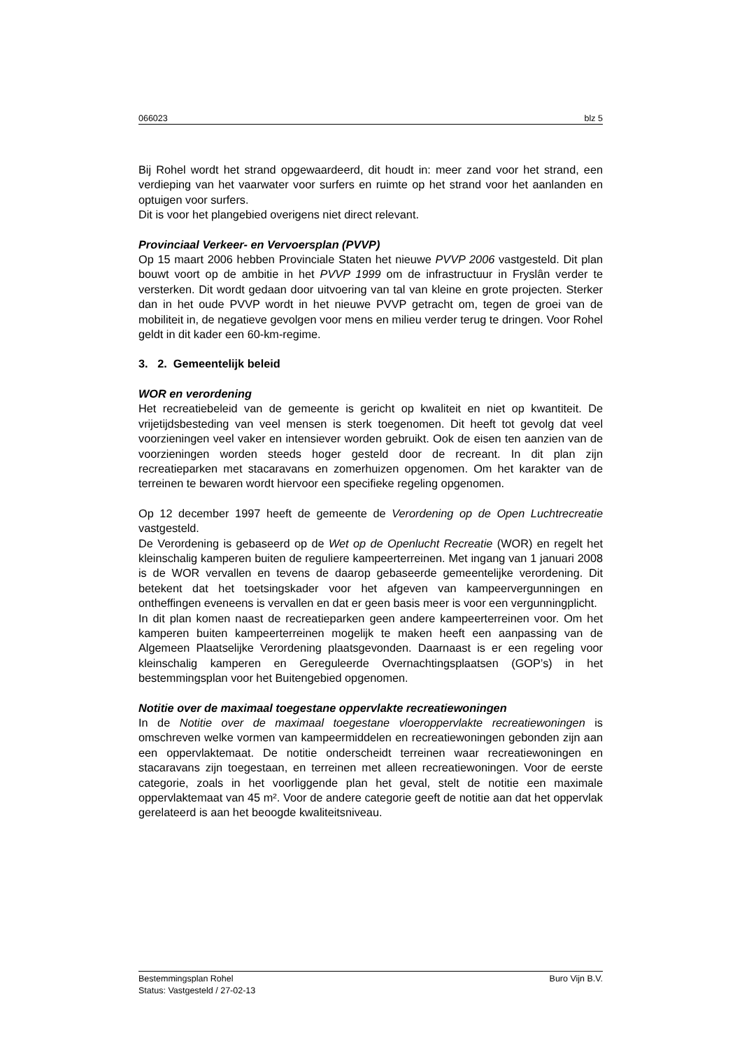066023 blz 5
Bij Rohel wordt het strand opgewaardeerd, dit houdt in: meer zand voor het strand, een verdieping van het vaarwater voor surfers en ruimte op het strand voor het aanlanden en optuigen voor surfers.
Dit is voor het plangebied overigens niet direct relevant.
Provinciaal Verkeer- en Vervoersplan (PVVP)
Op 15 maart 2006 hebben Provinciale Staten het nieuwe PVVP 2006 vastgesteld. Dit plan bouwt voort op de ambitie in het PVVP 1999 om de infrastructuur in Fryslân verder te versterken. Dit wordt gedaan door uitvoering van tal van kleine en grote projecten. Sterker dan in het oude PVVP wordt in het nieuwe PVVP getracht om, tegen de groei van de mobiliteit in, de negatieve gevolgen voor mens en milieu verder terug te dringen. Voor Rohel geldt in dit kader een 60-km-regime.
3. 2. Gemeentelijk beleid
WOR en verordening
Het recreatiebeleid van de gemeente is gericht op kwaliteit en niet op kwantiteit. De vrijetijdsbesteding van veel mensen is sterk toegenomen. Dit heeft tot gevolg dat veel voorzieningen veel vaker en intensiever worden gebruikt. Ook de eisen ten aanzien van de voorzieningen worden steeds hoger gesteld door de recreant. In dit plan zijn recreatieparken met stacaravans en zomerhuizen opgenomen. Om het karakter van de terreinen te bewaren wordt hiervoor een specifieke regeling opgenomen.
Op 12 december 1997 heeft de gemeente de Verordening op de Open Luchtrecreatie vastgesteld.
De Verordening is gebaseerd op de Wet op de Openlucht Recreatie (WOR) en regelt het kleinschalig kamperen buiten de reguliere kampeerterreinen. Met ingang van 1 januari 2008 is de WOR vervallen en tevens de daarop gebaseerde gemeentelijke verordening. Dit betekent dat het toetsingskader voor het afgeven van kampeervergunningen en ontheffingen eveneens is vervallen en dat er geen basis meer is voor een vergunningplicht.
In dit plan komen naast de recreatieparken geen andere kampeerterreinen voor. Om het kamperen buiten kampeerterreinen mogelijk te maken heeft een aanpassing van de Algemeen Plaatselijke Verordening plaatsgevonden. Daarnaast is er een regeling voor kleinschalig kamperen en Gereguleerde Overnachtingsplaatsen (GOP’s) in het bestemmingsplan voor het Buitengebied opgenomen.
Notitie over de maximaal toegestane oppervlakte recreatiewoningen
In de Notitie over de maximaal toegestane vloeroppervlakte recreatiewoningen is omschreven welke vormen van kampeermiddelen en recreatiewoningen gebonden zijn aan een oppervlaktemaat. De notitie onderscheidt terreinen waar recreatiewoningen en stacaravans zijn toegestaan, en terreinen met alleen recreatiewoningen. Voor de eerste categorie, zoals in het voorliggende plan het geval, stelt de notitie een maximale oppervlaktemaat van 45 m². Voor de andere categorie geeft de notitie aan dat het oppervlak gerelateerd is aan het beoogde kwaliteitsniveau.
Bestemmingsplan Rohel Buro Vijn B.V.
Status: Vastgesteld / 27-02-13